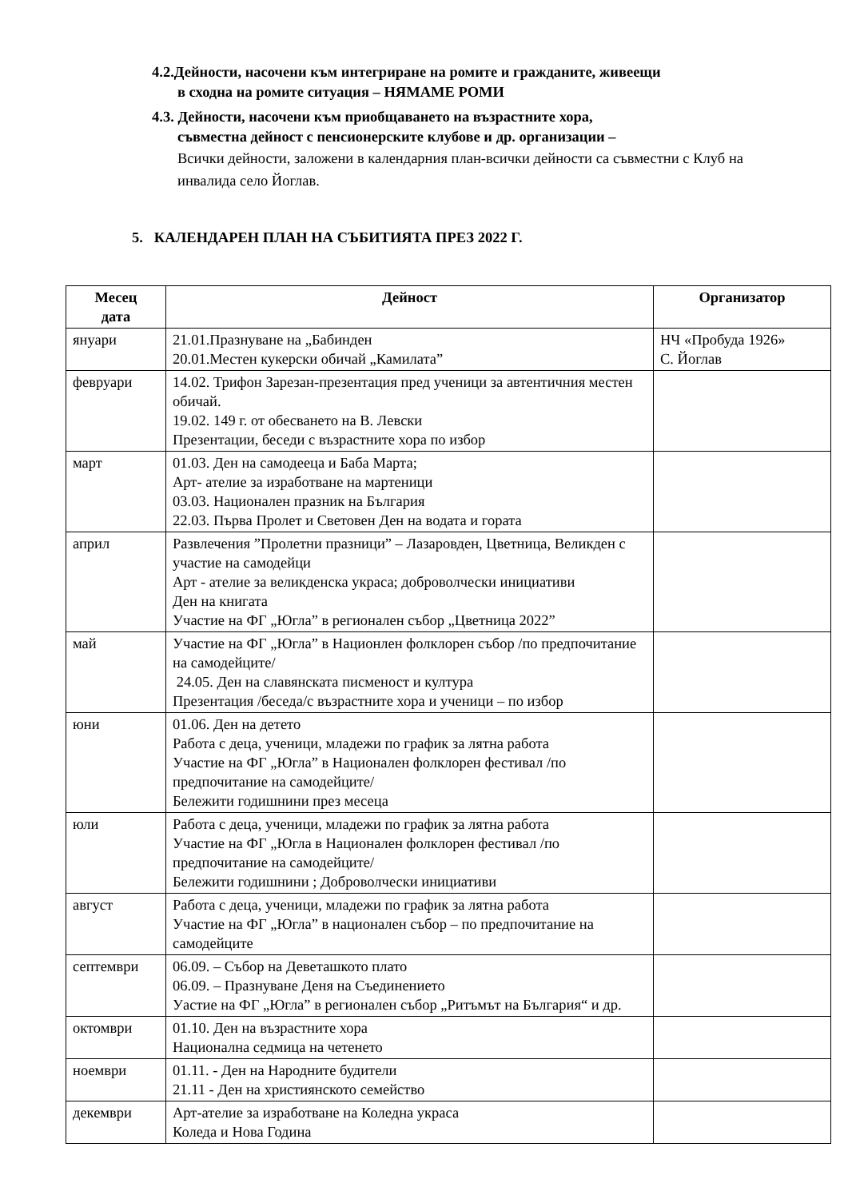4.2.Дейности, насочени към интегриране на ромите и гражданите, живеещи
в сходна на ромите ситуация – НЯМАМЕ РОМИ
4.3. Дейности, насочени към приобщаването на възрастните хора,
съвместна дейност с пенсионерските клубове и др. организации –
Всички дейности, заложени в календарния план-всички дейности са съвместни с Клуб на инвалида село Йоглав.
5. КАЛЕНДАРЕН ПЛАН НА СЪБИТИЯТА ПРЕЗ 2022 Г.
| Месец дата | Дейност | Организатор |
| --- | --- | --- |
| януари | 21.01.Празнуване на „Бабинден 20.01.Местен кукерски обичай „Камилата” | НЧ «Пробуда 1926» С. Йоглав |
| февруари | 14.02. Трифон Зарезан-презентация пред ученици за автентичния местен обичай. 19.02. 149 г. от обесването на В. Левски Презентации, беседи с възрастните хора по избор | |
| март | 01.03. Ден на самодееца и Баба Марта; Арт- ателие за изработване на мартеници 03.03. Национален празник на България 22.03. Първа Пролет и Световен Ден на водата и гората | |
| април | Развлечения ”Пролетни празници” – Лазаровден, Цветница, Великден с участие на самодейци Арт - ателие за великденска украса; доброволчески инициативи Ден на книгата Участие на ФГ „Югла” в регионален събор „Цветница 2022” | |
| май | Участие на ФГ „Югла” в Национлен фолклорен събор /по предпочитание на самодейците/ 24.05. Ден на славянската писменост и култура Презентация /беседа/с възрастните хора и ученици – по избор | |
| юни | 01.06. Ден на детето Работа с деца, ученици, младежи по график за лятна работа Участие на ФГ „Югла” в Национален фолклорен фестивал /по предпочитание на самодейците/ Бележити годишнини през месеца | |
| юли | Работа с деца, ученици, младежи по график за лятна работа Участие на ФГ „Югла в Национален фолклорен фестивал /по предпочитание на самодейците/ Бележити годишнини ; Доброволчески инициативи | |
| август | Работа с деца, ученици, младежи по график за лятна работа Участие на ФГ „Югла” в национален събор – по предпочитание на самодейците | |
| септември | 06.09. – Събор на Деветашкото плато 06.09. – Празнуване Деня на Съединението Уастие на ФГ „Югла” в регионален събор „Ритъмът на България“ и др. | |
| октомври | 01.10. Ден на възрастните хора Национална седмица на четенето | |
| ноември | 01.11. - Ден на Народните будители 21.11 - Ден на християнското семейство | |
| декември | Арт-ателие за изработване на Коледна украса Коледа и Нова Година | |